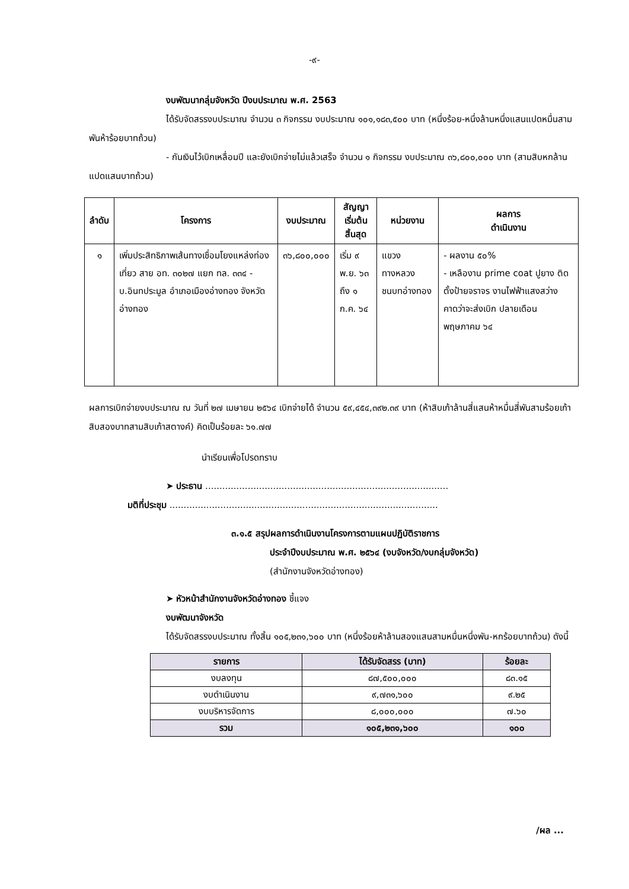-๙-
งบพัฒนากลุ่มจังหวัด ปีงบประมาณ พ.ศ. 2563
ได้รับจัดสรรงบประมาณ จำนวน ๓ กิจกรรม งบประมาณ ๑๐๑,๑๘๓,๕๐๐ บาท (หนึ่งร้อย-หนึ่งล้านหนึ่งแสนแปดหมื่นสามพันห้าร้อยบาทถ้วน)
- กันเงินไว้เบิกเหลื่อมปี และยังเบิกจ่ายไม่แล้วเสร็จ จำนวน ๑ กิจกรรม งบประมาณ ๓๖,๘๐๐,๐๐๐ บาท (สามสิบหกล้านแปดแสนบาทถ้วน)
| ลำดับ | โครงการ | งบประมาณ | สัญญาเริ่มต้น สิ้นสุด | หน่วยงาน | ผลการ ดำเนินงาน |
| --- | --- | --- | --- | --- | --- |
| ๑ | เพิ่มประสิทธิภาพเส้นทางเชื่อมโยงแหล่งท่องเที่ยว สาย อท. ๓๐๒๗ แยก ทล. ๓๓๔ - บ.อินทประมูล อำเภอเมืองอ่างทอง จังหวัดอ่างทอง | ๓๖,๘๐๐,๐๐๐ | เริ่ม ๙ พ.ย. ๖๓ ถึง ๑ ก.ค. ๖๔ | แขวงทางหลวงชนบทอ่างทอง | - ผลงาน ๕๐% - เหลืองาน prime coat ปูยาง ติดตั้งป้ายจราจร งานไฟฟ้าแสงสว่าง คาดว่าจะส่งเบิก ปลายเดือน พฤษภาคม ๖๔ |
ผลการเบิกจ่ายงบประมาณ ณ วันที่ ๒๗ เมษายน ๒๕๖๔ เบิกจ่ายได้ จำนวน ๕๙,๔๕๔,๓๙๒.๓๙ บาท (ห้าสิบเก้าล้านสี่แสนห้าหมื่นสี่พันสามร้อยเก้าสิบสองบาทสามสิบเก้าสตางค์) คิดเป็นร้อยละ ๖๑.๗๗
นำเรียนเพื่อโปรดทราบ
➤ ประธาน ......................................................................................
มติที่ประชุม ...............................................................................................
๓.๑.๕ สรุปผลการดำเนินงานโครงการตามแผนปฏิบัติราชการ
ประจำปีงบประมาณ พ.ศ. ๒๕๖๔ (งบจังหวัด/งบกลุ่มจังหวัด)
(สำนักงานจังหวัดอ่างทอง)
➤ หัวหน้าสำนักงานจังหวัดอ่างทอง ชี้แจง
งบพัฒนาจังหวัด
ได้รับจัดสรรงบประมาณ ทั้งสิ้น ๑๐๕,๒๓๑,๖๐๐ บาท (หนึ่งร้อยห้าล้านสองแสนสามหมื่นหนึ่งพัน-หกร้อยบาทถ้วน) ดังนี้
| รายการ | ได้รับจัดสรร (บาท) | ร้อยละ |
| --- | --- | --- |
| งบลงทุน | ๘๗,๕๐๐,๐๐๐ | ๘๓.๑๕ |
| งบดำเนินงาน | ๙,๗๓๑,๖๐๐ | ๙.๒๕ |
| งบบริหารจัดการ | ๘,๐๐๐,๐๐๐ | ๗.๖๐ |
| รวม | ๑๐๕,๒๓๑,๖๐๐ | ๑๐๐ |
/ผล ...